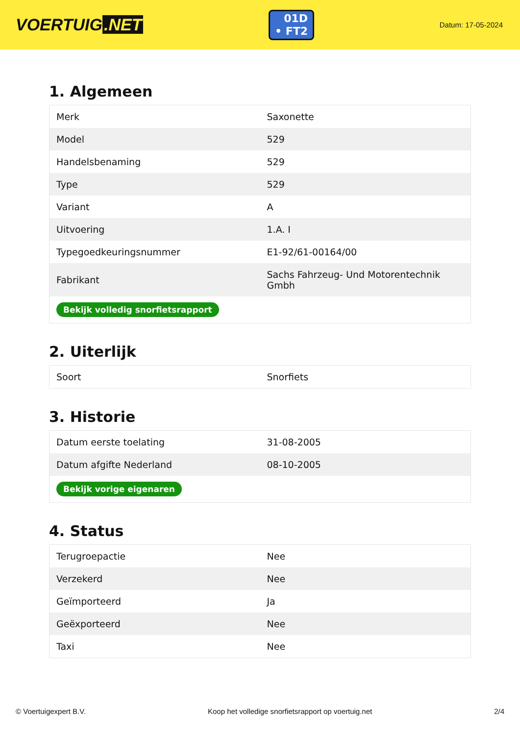VOERTUIG.NET
01D
• FT2
Datum: 17-05-2024
1. Algemeen
| Merk | Saxonette |
| Model | 529 |
| Handelsbenaming | 529 |
| Type | 529 |
| Variant | A |
| Uitvoering | 1.A. I |
| Typegoedkeuringsnummer | E1-92/61-00164/00 |
| Fabrikant | Sachs Fahrzeug- Und Motorentechnik Gmbh |
| Bekijk volledig snorfietsrapport | |
2. Uiterlijk
| Soort | Snorfiets |
3. Historie
| Datum eerste toelating | 31-08-2005 |
| Datum afgifte Nederland | 08-10-2005 |
| Bekijk vorige eigenaren | |
4. Status
| Terugroepactie | Nee |
| Verzekerd | Nee |
| Geïmporteerd | Ja |
| Geëxporteerd | Nee |
| Taxi | Nee |
© Voertuigexpert B.V. Koop het volledige snorfietsrapport op voertuig.net 2/4